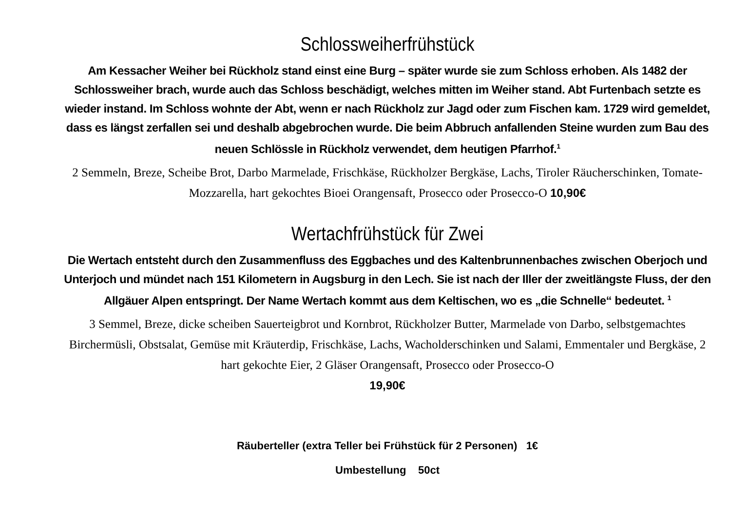Schlossweiherfrühstück
Am Kessacher Weiher bei Rückholz stand einst eine Burg – später wurde sie zum Schloss erhoben. Als 1482 der Schlossweiher brach, wurde auch das Schloss beschädigt, welches mitten im Weiher stand. Abt Furtenbach setzte es wieder instand. Im Schloss wohnte der Abt, wenn er nach Rückholz zur Jagd oder zum Fischen kam. 1729 wird gemeldet, dass es längst zerfallen sei und deshalb abgebrochen wurde. Die beim Abbruch anfallenden Steine wurden zum Bau des neuen Schlössle in Rückholz verwendet, dem heutigen Pfarrhof.<sup>1</sup>
2 Semmeln, Breze, Scheibe Brot, Darbo Marmelade, Frischkäse, Rückholzer Bergkäse, Lachs, Tiroler Räucherschinken, Tomate-Mozzarella, hart gekochtes Bioei Orangensaft, Prosecco oder Prosecco-O 10,90€
Wertachfrühstück für Zwei
Die Wertach entsteht durch den Zusammenfluss des Eggbaches und des Kaltenbrunnenbaches zwischen Oberjoch und Unterjoch und mündet nach 151 Kilometern in Augsburg in den Lech. Sie ist nach der Iller der zweitlängste Fluss, der den Allgäuer Alpen entspringt. Der Name Wertach kommt aus dem Keltischen, wo es „die Schnelle“ bedeutet. <sup>1</sup>
3 Semmel, Breze, dicke scheiben Sauerteigbrot und Kornbrot, Rückholzer Butter, Marmelade von Darbo, selbstgemachtes Birchermüsli, Obstsalat, Gemüse mit Kräuterdip, Frischkäse, Lachs, Wacholderschinken und Salami, Emmentaler und Bergkäse, 2 hart gekochte Eier, 2 Gläser Orangensaft, Prosecco oder Prosecco-O
19,90€
Räuberteller (extra Teller bei Frühstück für 2 Personen) 1€
Umbestellung 50ct